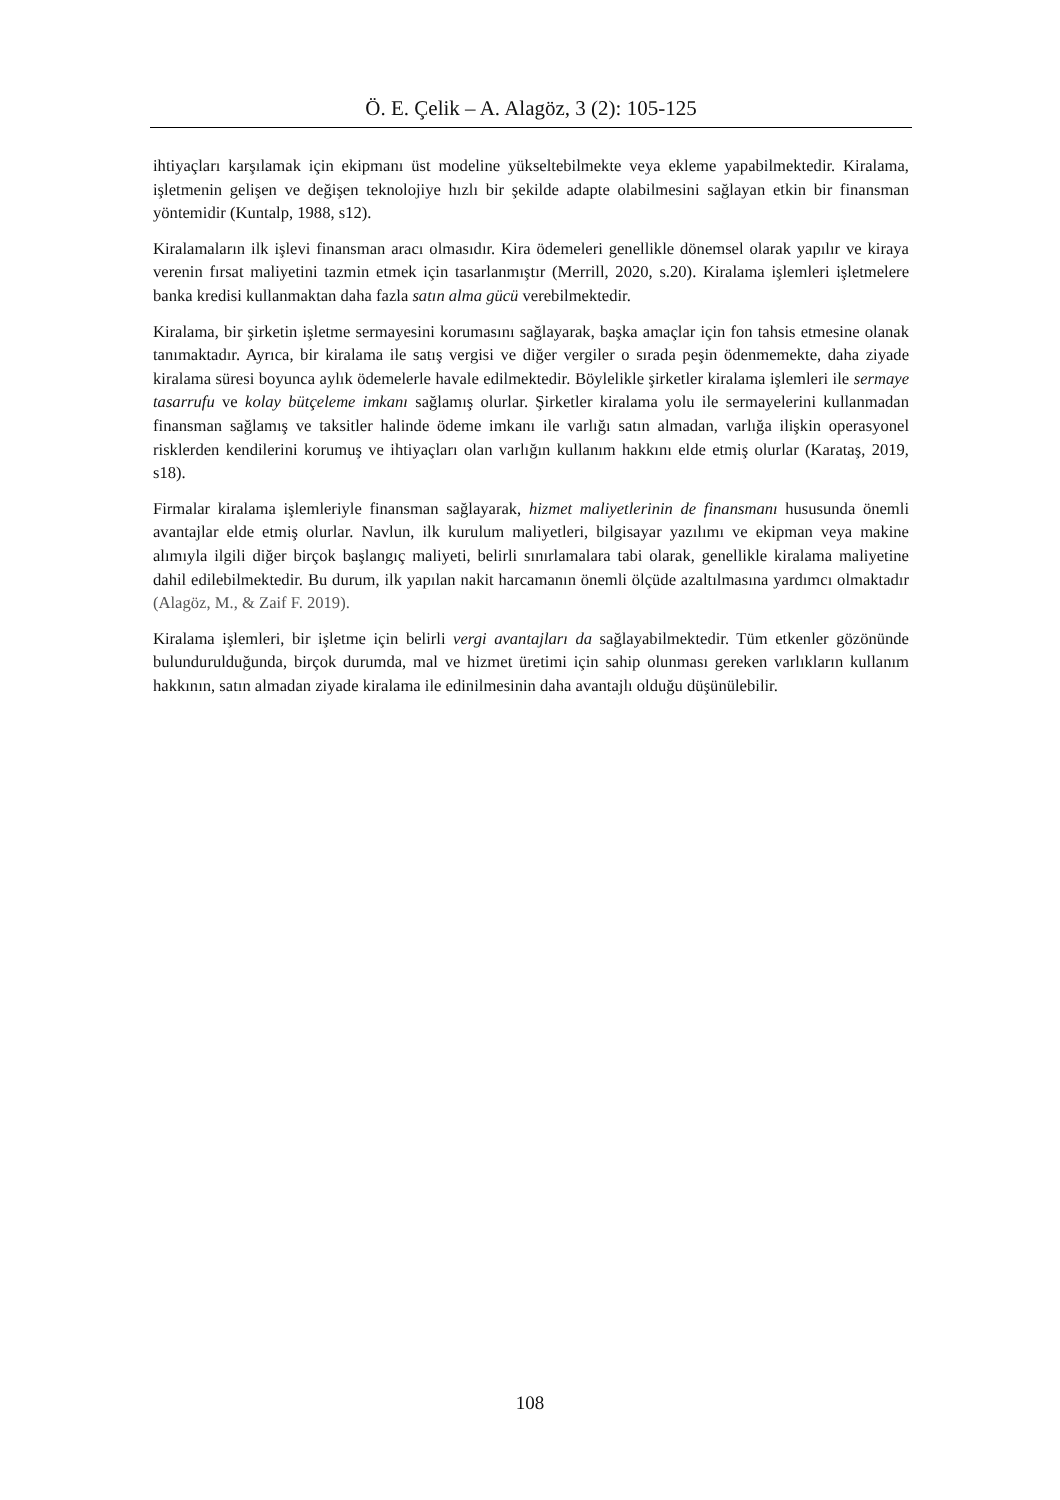Ö. E. Çelik – A. Alagöz, 3 (2): 105-125
ihtiyaçları karşılamak için ekipmanı üst modeline yükseltebilmekte veya ekleme yapabilmektedir. Kiralama, işletmenin gelişen ve değişen teknolojiye hızlı bir şekilde adapte olabilmesini sağlayan etkin bir finansman yöntemidir (Kuntalp, 1988, s12).
Kiralamaların ilk işlevi finansman aracı olmasıdır. Kira ödemeleri genellikle dönemsel olarak yapılır ve kiraya verenin fırsat maliyetini tazmin etmek için tasarlanmıştır (Merrill, 2020, s.20). Kiralama işlemleri işletmelere banka kredisi kullanmaktan daha fazla satın alma gücü verebilmektedir.
Kiralama, bir şirketin işletme sermayesini korumasını sağlayarak, başka amaçlar için fon tahsis etmesine olanak tanımaktadır. Ayrıca, bir kiralama ile satış vergisi ve diğer vergiler o sırada peşin ödenmemekte, daha ziyade kiralama süresi boyunca aylık ödemelerle havale edilmektedir. Böylelikle şirketler kiralama işlemleri ile sermaye tasarrufu ve kolay bütçeleme imkanı sağlamış olurlar. Şirketler kiralama yolu ile sermayelerini kullanmadan finansman sağlamış ve taksitler halinde ödeme imkanı ile varlığı satın almadan, varlığa ilişkin operasyonel risklerden kendilerini korumuş ve ihtiyaçları olan varlığın kullanım hakkını elde etmiş olurlar (Karataş, 2019, s18).
Firmalar kiralama işlemleriyle finansman sağlayarak, hizmet maliyetlerinin de finansmanı hususunda önemli avantajlar elde etmiş olurlar. Navlun, ilk kurulum maliyetleri, bilgisayar yazılımı ve ekipman veya makine alımıyla ilgili diğer birçok başlangıç maliyeti, belirli sınırlamalara tabi olarak, genellikle kiralama maliyetine dahil edilebilmektedir. Bu durum, ilk yapılan nakit harcamanın önemli ölçüde azaltılmasına yardımcı olmaktadır (Alagöz, M., & Zaif F. 2019).
Kiralama işlemleri, bir işletme için belirli vergi avantajları da sağlayabilmektedir. Tüm etkenler gözönünde bulundurulduğunda, birçok durumda, mal ve hizmet üretimi için sahip olunması gereken varlıkların kullanım hakkının, satın almadan ziyade kiralama ile edinilmesinin daha avantajlı olduğu düşünülebilir.
108